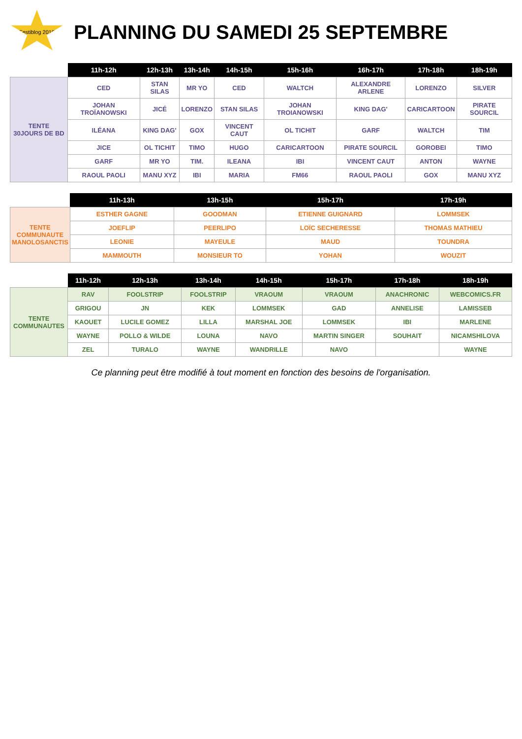Festiblog 2010
PLANNING DU SAMEDI 25 SEPTEMBRE
| | 11h-12h | 12h-13h | 13h-14h | 14h-15h | 15h-16h | 16h-17h | 17h-18h | 18h-19h |
| --- | --- | --- | --- | --- | --- | --- | --- | --- |
| TENTE 30JOURS DE BD | CED | STAN SILAS | MR YO | CED | WALTCH | ALEXANDRE ARLENE | LORENZO | SILVER |
| | JOHAN TROÏANOWSKI | JICÉ | LORENZO | STAN SILAS | JOHAN TROIANOWSKI | KING DAG' | CARICARTOON | PIRATE SOURCIL |
| | ILÉANA | KING DAG' | GOX | VINCENT CAUT | OL TICHIT | GARF | WALTCH | TIM |
| | JICE | OL TICHIT | TIMO | HUGO | CARICARTOON | PIRATE SOURCIL | GOROBEI | TIMO |
| | GARF | MR YO | TIM. | ILEANA | IBI | VINCENT CAUT | ANTON | WAYNE |
| | RAOUL PAOLI | MANU XYZ | IBI | MARIA | FM66 | RAOUL PAOLI | GOX | MANU XYZ |
| | 11h-13h | 13h-15h | 15h-17h | 17h-19h |
| --- | --- | --- | --- | --- |
| TENTE COMMUNAUTE MANOLOSANCTIS | ESTHER GAGNE | GOODMAN | ETIENNE GUIGNARD | LOMMSEK |
| | JOEFLIP | PEERLIPO | LOÏC SECHERESSE | THOMAS MATHIEU |
| | LEONIE | MAYEULE | MAUD | TOUNDRA |
| | MAMMOUTH | MONSIEUR TO | YOHAN | WOUZIT |
| | 11h-12h | 12h-13h | 13h-14h | 14h-15h | 15h-17h | 17h-18h | 18h-19h |
| --- | --- | --- | --- | --- | --- | --- | --- |
| TENTE COMMUNAUTES | RAV | FOOLSTRIP | FOOLSTRIP | VRAOUM | VRAOUM | ANACHRONIC | WEBCOMICS.FR |
| | GRIGOU | JN | KEK | LOMMSEK | GAD | ANNELISE | LAMISSEB |
| | KAOUET | LUCILE GOMEZ | LILLA | MARSHAL JOE | LOMMSEK | IBI | MARLENE |
| | WAYNE | POLLO & WILDE | LOUNA | NAVO | MARTIN SINGER | SOUHAIT | NICAMSHILOVA |
| | ZEL | TURALO | WAYNE | WANDRILLE | NAVO | | WAYNE |
Ce planning peut être modifié à tout moment en fonction des besoins de l'organisation.